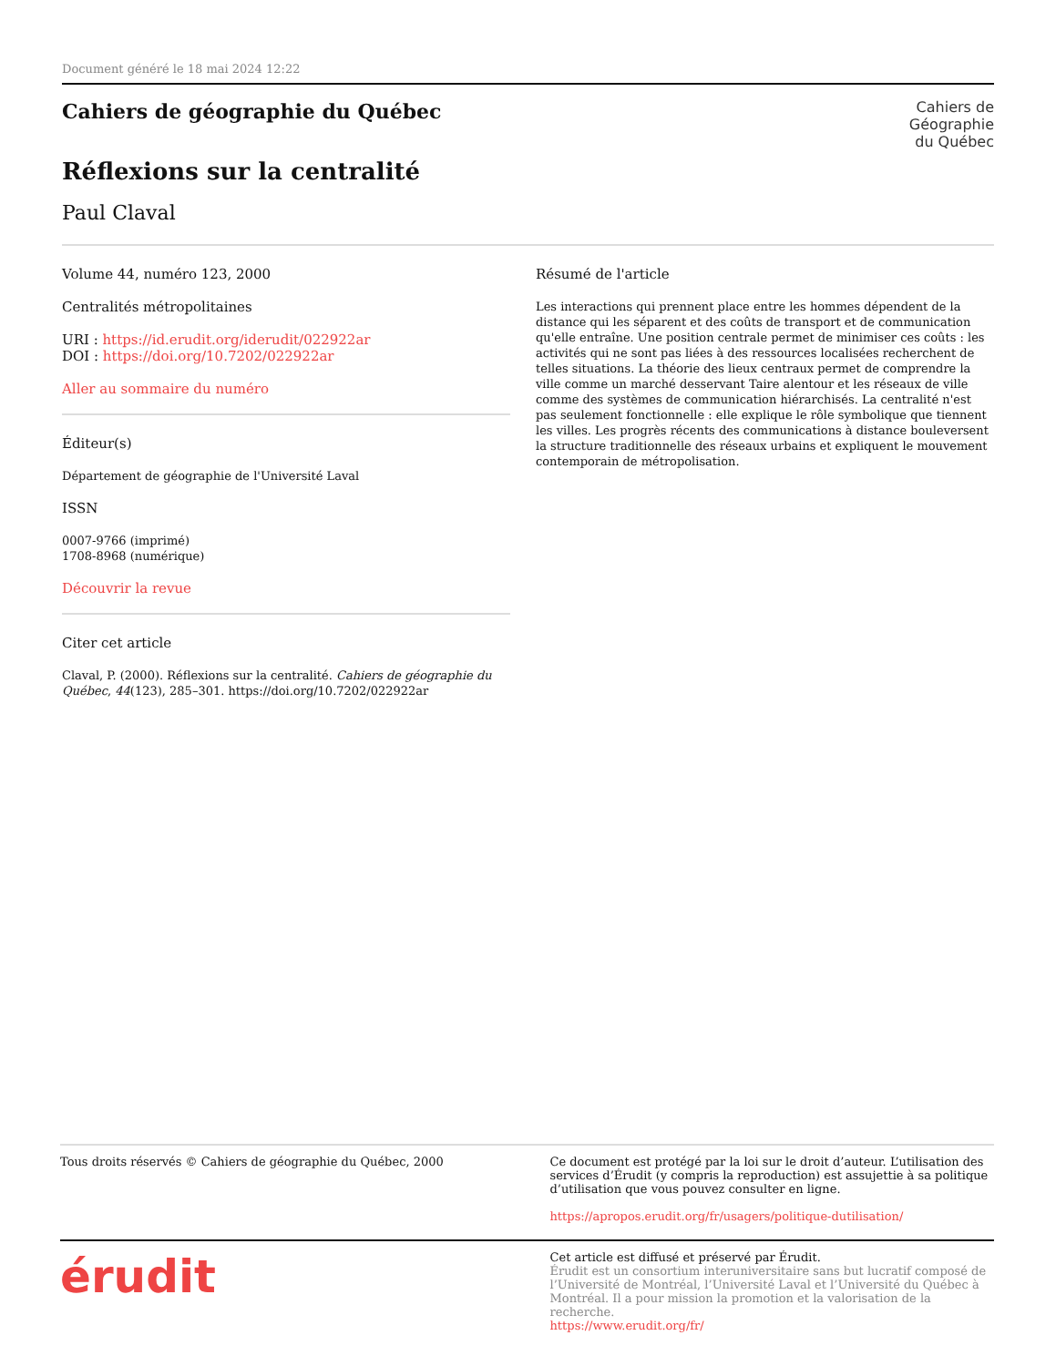Document généré le 18 mai 2024 12:22
Cahiers de
Géographie
du Québec
Cahiers de géographie du Québec
Réflexions sur la centralité
Paul Claval
Volume 44, numéro 123, 2000
Centralités métropolitaines
URI : https://id.erudit.org/iderudit/022922ar
DOI : https://doi.org/10.7202/022922ar
Aller au sommaire du numéro
Éditeur(s)
Département de géographie de l'Université Laval
ISSN
0007-9766 (imprimé)
1708-8968 (numérique)
Découvrir la revue
Citer cet article
Claval, P. (2000). Réflexions sur la centralité. Cahiers de géographie du Québec, 44(123), 285–301. https://doi.org/10.7202/022922ar
Résumé de l'article
Les interactions qui prennent place entre les hommes dépendent de la distance qui les séparent et des coûts de transport et de communication qu'elle entraîne. Une position centrale permet de minimiser ces coûts : les activités qui ne sont pas liées à des ressources localisées recherchent de telles situations. La théorie des lieux centraux permet de comprendre la ville comme un marché desservant Taire alentour et les réseaux de ville comme des systèmes de communication hiérarchisés. La centralité n'est pas seulement fonctionnelle : elle explique le rôle symbolique que tiennent les villes. Les progrès récents des communications à distance bouleversent la structure traditionnelle des réseaux urbains et expliquent le mouvement contemporain de métropolisation.
Tous droits réservés © Cahiers de géographie du Québec, 2000
Ce document est protégé par la loi sur le droit d’auteur. L’utilisation des services d’Érudit (y compris la reproduction) est assujettie à sa politique d’utilisation que vous pouvez consulter en ligne.
https://apropos.erudit.org/fr/usagers/politique-dutilisation/
érudit
Cet article est diffusé et préservé par Érudit.
Érudit est un consortium interuniversitaire sans but lucratif composé de l’Université de Montréal, l’Université Laval et l’Université du Québec à Montréal. Il a pour mission la promotion et la valorisation de la recherche.
https://www.erudit.org/fr/